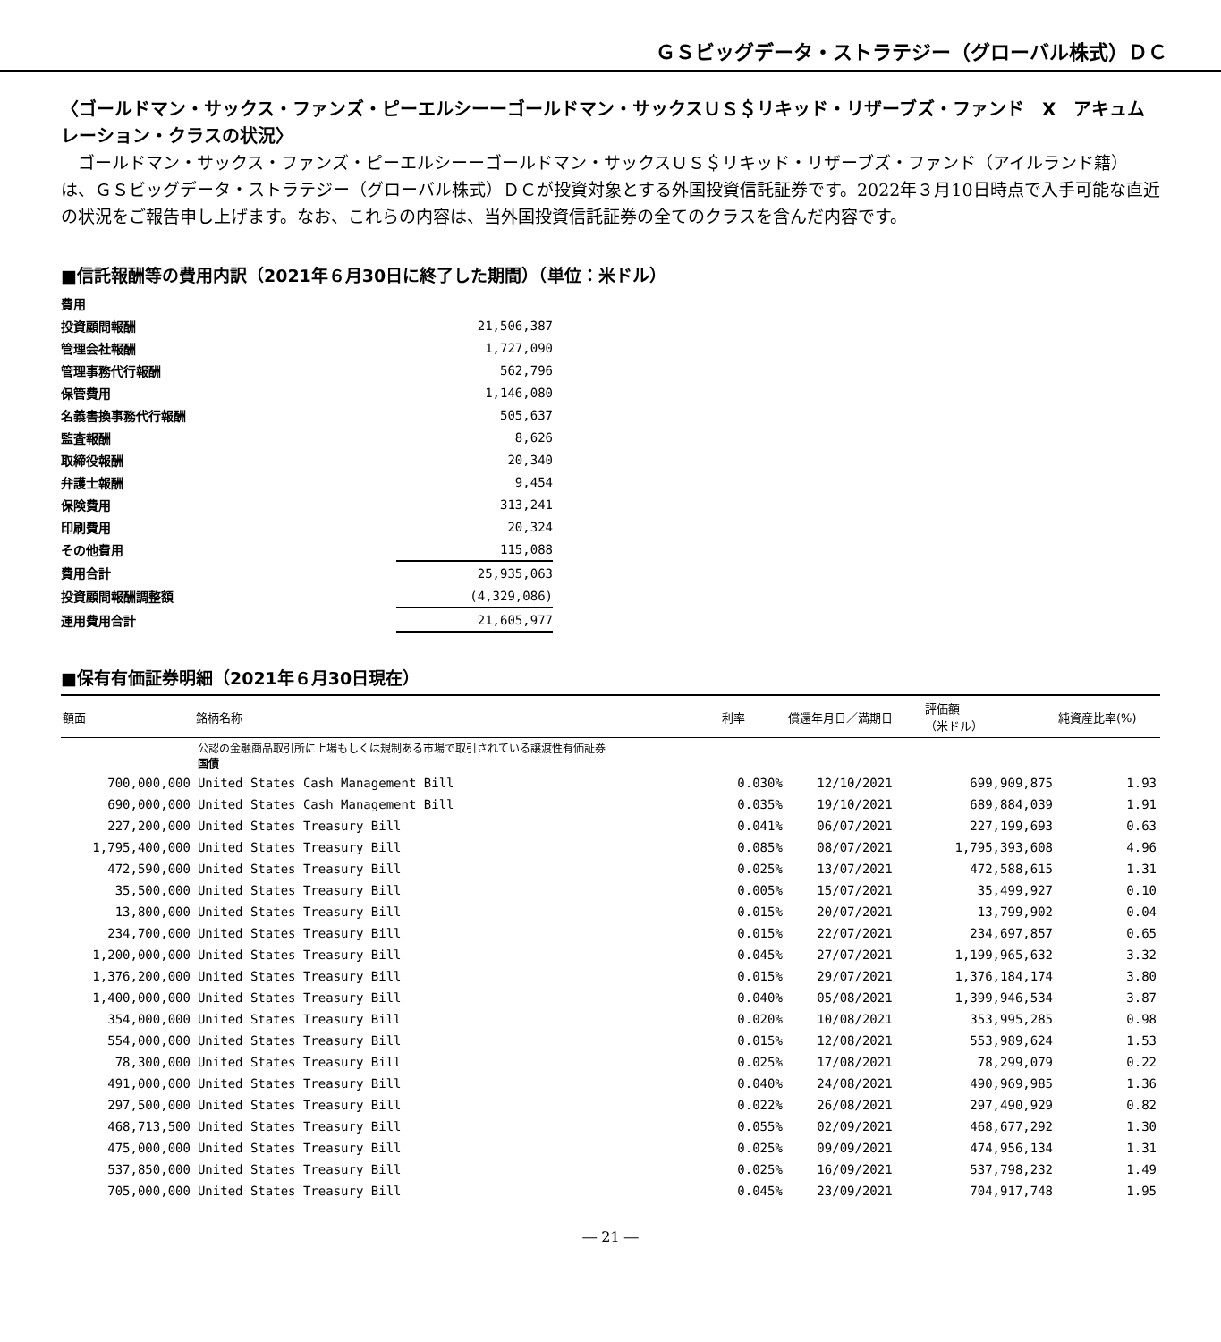ＧＳビッグデータ・ストラテジー（グローバル株式）ＤＣ
〈ゴールドマン・サックス・ファンズ・ピーエルシーーゴールドマン・サックスＵＳ＄リキッド・リザーブズ・ファンド　X　アキュムレーション・クラスの状況〉
ゴールドマン・サックス・ファンズ・ピーエルシーーゴールドマン・サックスＵＳ＄リキッド・リザーブズ・ファンド（アイルランド籍）は、ＧＳビッグデータ・ストラテジー（グローバル株式）ＤＣが投資対象とする外国投資信託証券です。2022年３月10日時点で入手可能な直近の状況をご報告申し上げます。なお、これらの内容は、当外国投資信託証券の全てのクラスを含んだ内容です。
■信託報酬等の費用内訳（2021年６月30日に終了した期間）（単位：米ドル）
| 費用 | |
| 投資顧問報酬 | 21,506,387 |
| 管理会社報酬 | 1,727,090 |
| 管理事務代行報酬 | 562,796 |
| 保管費用 | 1,146,080 |
| 名義書換事務代行報酬 | 505,637 |
| 監査報酬 | 8,626 |
| 取締役報酬 | 20,340 |
| 弁護士報酬 | 9,454 |
| 保険費用 | 313,241 |
| 印刷費用 | 20,324 |
| その他費用 | 115,088 |
| 費用合計 | 25,935,063 |
| 投資顧問報酬調整額 | (4,329,086) |
| 運用費用合計 | 21,605,977 |
■保有有価証券明細（2021年６月30日現在）
| 額面 | 銘柄名称 | 利率 | 償還年月日／満期日 | 評価額 （米ドル） | 純資産比率(%) |
| --- | --- | --- | --- | --- | --- |
| | 公認の金融商品取引所に上場もしくは規制ある市場で取引されている譲渡性有価証券 国債 | | | | |
| 700,000,000 | United States Cash Management Bill | 0.030% | 12/10/2021 | 699,909,875 | 1.93 |
| 690,000,000 | United States Cash Management Bill | 0.035% | 19/10/2021 | 689,884,039 | 1.91 |
| 227,200,000 | United States Treasury Bill | 0.041% | 06/07/2021 | 227,199,693 | 0.63 |
| 1,795,400,000 | United States Treasury Bill | 0.085% | 08/07/2021 | 1,795,393,608 | 4.96 |
| 472,590,000 | United States Treasury Bill | 0.025% | 13/07/2021 | 472,588,615 | 1.31 |
| 35,500,000 | United States Treasury Bill | 0.005% | 15/07/2021 | 35,499,927 | 0.10 |
| 13,800,000 | United States Treasury Bill | 0.015% | 20/07/2021 | 13,799,902 | 0.04 |
| 234,700,000 | United States Treasury Bill | 0.015% | 22/07/2021 | 234,697,857 | 0.65 |
| 1,200,000,000 | United States Treasury Bill | 0.045% | 27/07/2021 | 1,199,965,632 | 3.32 |
| 1,376,200,000 | United States Treasury Bill | 0.015% | 29/07/2021 | 1,376,184,174 | 3.80 |
| 1,400,000,000 | United States Treasury Bill | 0.040% | 05/08/2021 | 1,399,946,534 | 3.87 |
| 354,000,000 | United States Treasury Bill | 0.020% | 10/08/2021 | 353,995,285 | 0.98 |
| 554,000,000 | United States Treasury Bill | 0.015% | 12/08/2021 | 553,989,624 | 1.53 |
| 78,300,000 | United States Treasury Bill | 0.025% | 17/08/2021 | 78,299,079 | 0.22 |
| 491,000,000 | United States Treasury Bill | 0.040% | 24/08/2021 | 490,969,985 | 1.36 |
| 297,500,000 | United States Treasury Bill | 0.022% | 26/08/2021 | 297,490,929 | 0.82 |
| 468,713,500 | United States Treasury Bill | 0.055% | 02/09/2021 | 468,677,292 | 1.30 |
| 475,000,000 | United States Treasury Bill | 0.025% | 09/09/2021 | 474,956,134 | 1.31 |
| 537,850,000 | United States Treasury Bill | 0.025% | 16/09/2021 | 537,798,232 | 1.49 |
| 705,000,000 | United States Treasury Bill | 0.045% | 23/09/2021 | 704,917,748 | 1.95 |
― 21 ―